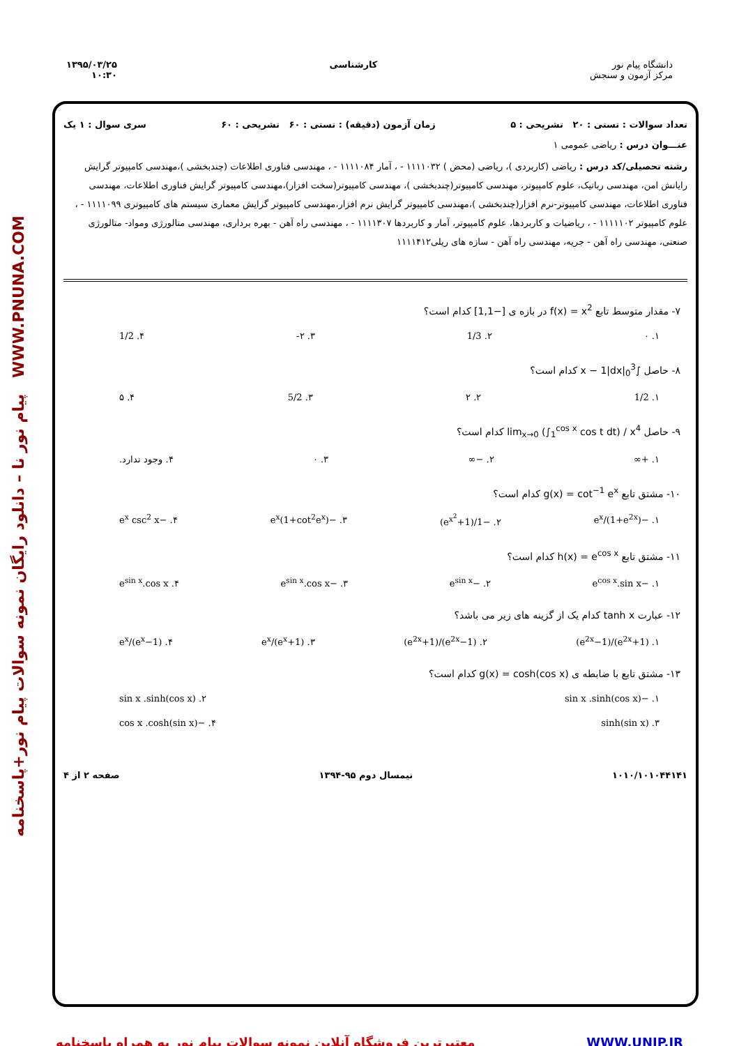پیام نور نا – دانلود رایگان نمونه سوالات پیام نور+پاسخنامه WWW.PNUNA.COM
دانشگاه پیام نور
مرکز آزمون و سنجش
کارشناسی ۱۳۹۵/۰۳/۲۵
۱۰:۳۰
تعداد سوالات : تستی : ۲۰ تشریحی : ۵ زمان آزمون (دقیقه) : تستی : ۶۰ تشریحی : ۶۰ سری سوال : ۱ یک
عنـــوان درس : ریاضی عمومی ۱
رشته تحصیلی/کد درس : ریاضی (کاربردی )، ریاضی (محض ) ۱۱۱۱۰۳۲ - ، آمار ۱۱۱۱۰۸۴ - ، مهندسی فناوری اطلاعات (چندبخشی )،مهندسی کامپیوتر گرایش رایانش امن، مهندسی رباتیک، علوم کامپیوتر، مهندسی کامپیوتر(چندبخشی )، مهندسی کامپیوتر(سخت افزار)،مهندسی کامپیوتر گرایش فناوری اطلاعات، مهندسی فناوری اطلاعات، مهندسی کامپیوتر-نرم افزار(چندبخشی )،مهندسی کامپیوتر گرایش نرم افزار،مهندسی کامپیوتر گرایش معماری سیستم های کامپیوتری ۱۱۱۱۰۹۹ - ، علوم کامپیوتر ۱۱۱۱۱۰۲ - ، ریاضیات و کاربردها، علوم کامپیوتر، آمار و کاربردها ۱۱۱۱۳۰۷ - ، مهندسی راه آهن - بهره برداری، مهندسی متالورژی ومواد- متالورژی صنعتی، مهندسی راه آهن - جریه، مهندسی راه آهن - سازه های ریلی۱۱۱۱۴۱۲
۷- مقدار متوسط تابع f(x) = x<sup>2</sup> در بازه ی [−1,1] کدام است؟
۱. ۰ ۲. 1/3 ۳. ۲- ۴. 1/2
۸- حاصل ∫<sub>0</sub><sup>3</sup>|x − 1|dx کدام است؟
۱. 1/2 ۲. ۲ ۳. 5/2 ۴. ۵
۹- حاصل lim<sub>x→0</sub> (∫<sub>1</sub><sup>cos x</sup> cos t dt) / x<sup>4</sup> کدام است؟
۱. +∞ ۲. −∞ ۳. ۰ ۴. وجود ندارد.
۱۰- مشتق تابع g(x) = cot<sup>−1</sup> e<sup>x</sup> کدام است؟
۱. −e<sup>x</sup>/(1+e<sup>2x</sup>) ۲. −1/(1+e<sup>x<sup>2</sup></sup>) ۳. −e<sup>x</sup>(1+cot<sup>2</sup>e<sup>x</sup>) ۴. −e<sup>x</sup> csc<sup>2</sup> x
۱۱- مشتق تابع h(x) = e<sup>cos x</sup> کدام است؟
۱. −e<sup>cos x</sup>.sin x ۲. −e<sup>sin x</sup> ۳. −e<sup>sin x</sup>.cos x ۴. e<sup>sin x</sup>.cos x
۱۲- عبارت tanh x کدام یک از گزینه های زیر می باشد؟
۱. (e<sup>2x</sup>+1)/(e<sup>2x</sup>−1) ۲. (e<sup>2x</sup>−1)/(e<sup>2x</sup>+1) ۳. (e<sup>x</sup>+1)/e<sup>x</sup> ۴. e<sup>x</sup>/(e<sup>x</sup>−1)
۱۳- مشتق تابع با ضابطه ی g(x) = cosh(cos x) کدام است؟
۱. −sin x .sinh(cos x) ۲. sin x .sinh(cos x)
۳. sinh(sin x) ۴. −cos x .cosh(sin x)
۱۰۱۰/۱۰۱۰۴۴۱۴۱ نیمسال دوم ۹۵-۱۳۹۴ صفحه ۲ از ۴
معتبرترین فروشگاه آنلاین نمونه سوالات پیام نور به همراه پاسخنامه WWW.UNIP.IR